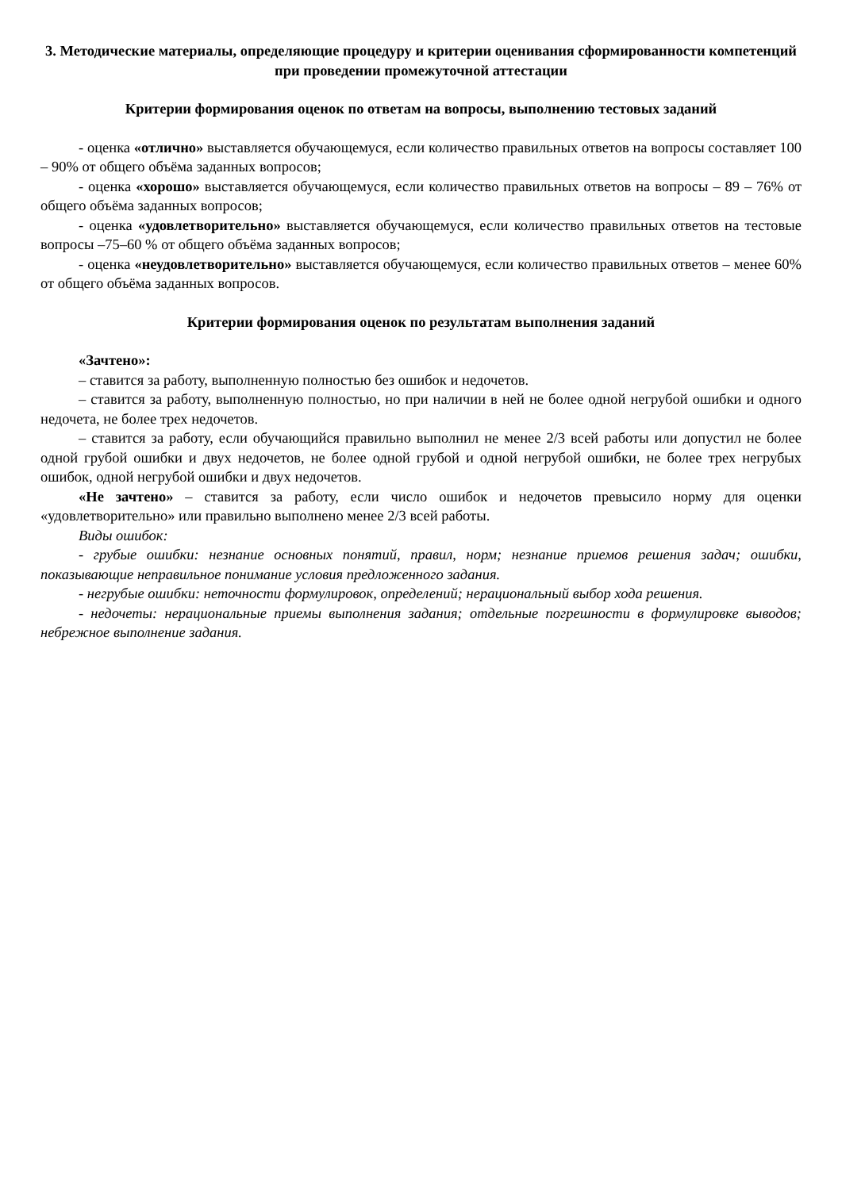3. Методические материалы, определяющие процедуру и критерии оценивания сформированности компетенций при проведении промежуточной аттестации
Критерии формирования оценок по ответам на вопросы, выполнению тестовых заданий
- оценка «отлично» выставляется обучающемуся, если количество правильных ответов на вопросы составляет 100 – 90% от общего объёма заданных вопросов;
- оценка «хорошо» выставляется обучающемуся, если количество правильных ответов на вопросы – 89 – 76% от общего объёма заданных вопросов;
- оценка «удовлетворительно» выставляется обучающемуся, если количество правильных ответов на тестовые вопросы –75–60 % от общего объёма заданных вопросов;
- оценка «неудовлетворительно» выставляется обучающемуся, если количество правильных ответов – менее 60% от общего объёма заданных вопросов.
Критерии формирования оценок по результатам выполнения заданий
«Зачтено»:
– ставится за работу, выполненную полностью без ошибок и недочетов.
– ставится за работу, выполненную полностью, но при наличии в ней не более одной негрубой ошибки и одного недочета, не более трех недочетов.
– ставится за работу, если обучающийся правильно выполнил не менее 2/3 всей работы или допустил не более одной грубой ошибки и двух недочетов, не более одной грубой и одной негрубой ошибки, не более трех негрубых ошибок, одной негрубой ошибки и двух недочетов.
«Не зачтено» – ставится за работу, если число ошибок и недочетов превысило норму для оценки «удовлетворительно» или правильно выполнено менее 2/3 всей работы.
Виды ошибок:
- грубые ошибки: незнание основных понятий, правил, норм; незнание приемов решения задач; ошибки, показывающие неправильное понимание условия предложенного задания.
- негрубые ошибки: неточности формулировок, определений; нерациональный выбор хода решения.
- недочеты: нерациональные приемы выполнения задания; отдельные погрешности в формулировке выводов; небрежное выполнение задания.